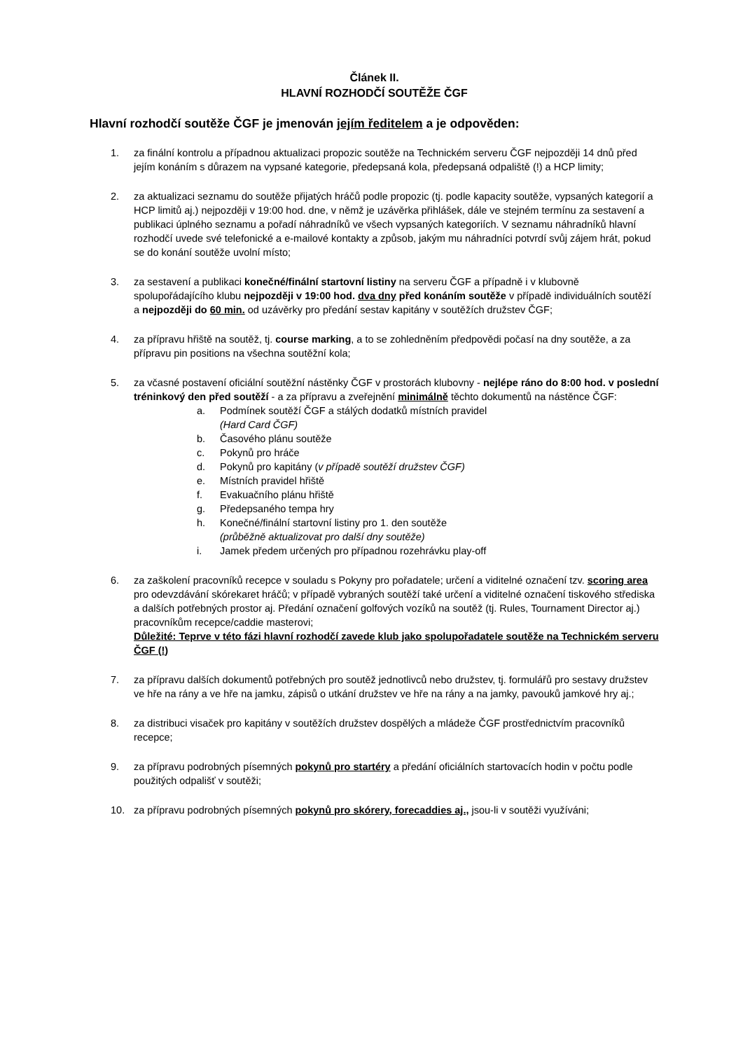Článek II.
HLAVNÍ ROZHODČÍ SOUTĚŽE ČGF
Hlavní rozhodčí soutěže ČGF je jmenován jejím ředitelem a je odpověden:
1. za finální kontrolu a případnou aktualizaci propozic soutěže na Technickém serveru ČGF nejpozději 14 dnů před jejím konáním s důrazem na vypsané kategorie, předepsaná kola, předepsaná odpaliště (!) a HCP limity;
2. za aktualizaci seznamu do soutěže přijatých hráčů podle propozic (tj. podle kapacity soutěže, vypsaných kategorií a HCP limitů aj.) nejpozději v 19:00 hod. dne, v němž je uzávěrka přihlášek, dále ve stejném termínu za sestavení a publikaci úplného seznamu a pořadí náhradníků ve všech vypsaných kategoriích. V seznamu náhradníků hlavní rozhodčí uvede své telefonické a e-mailové kontakty a způsob, jakým mu náhradníci potvrdí svůj zájem hrát, pokud se do konání soutěže uvolní místo;
3. za sestavení a publikaci konečné/finální startovní listiny na serveru ČGF a případně i v klubovně spolupořádajícího klubu nejpozději v 19:00 hod. dva dny před konáním soutěže v případě individuálních soutěží a nejpozději do 60 min. od uzávěrky pro předání sestav kapitány v soutěžích družstev ČGF;
4. za přípravu hřiště na soutěž, tj. course marking, a to se zohledněním předpovědi počasí na dny soutěže, a za přípravu pin positions na všechna soutěžní kola;
5. za včasné postavení oficiální soutěžní nástěnky ČGF v prostorách klubovny - nejlépe ráno do 8:00 hod. v poslední tréninkový den před soutěží - a za přípravu a zveřejnění minimálně těchto dokumentů na nástěnce ČGF:
a. Podmínek soutěží ČGF a stálých dodatků místních pravidel
(Hard Card ČGF)
b. Časového plánu soutěže
c. Pokynů pro hráče
d. Pokynů pro kapitány (v případě soutěží družstev ČGF)
e. Místních pravidel hřiště
f. Evakuačního plánu hřiště
g. Předepsaného tempa hry
h. Konečné/finální startovní listiny pro 1. den soutěže
(průběžně aktualizovat pro další dny soutěže)
i. Jamek předem určených pro případnou rozehrávku play-off
6. za zaškolení pracovníků recepce v souladu s Pokyny pro pořadatele; určení a viditelné označení tzv. scoring area pro odevzdávání skórekaret hráčů; v případě vybraných soutěží také určení a viditelné označení tiskového střediska a dalších potřebných prostor aj. Předání označení golfových vozíků na soutěž (tj. Rules, Tournament Director aj.) pracovníkům recepce/caddie masterovi;
Důležité: Teprve v této fázi hlavní rozhodčí zavede klub jako spolupořadatele soutěže na Technickém serveru ČGF (!)
7. za přípravu dalších dokumentů potřebných pro soutěž jednotlivců nebo družstev, tj. formulářů pro sestavy družstev ve hře na rány a ve hře na jamku, zápisů o utkání družstev ve hře na rány a na jamky, pavouků jamkové hry aj.;
8. za distribuci visaček pro kapitány v soutěžích družstev dospělých a mládeže ČGF prostřednictvím pracovníků recepce;
9. za přípravu podrobných písemných pokynů pro startéry a předání oficiálních startovacích hodin v počtu podle použitých odpališť v soutěži;
10. za přípravu podrobných písemných pokynů pro skórery, forecaddies aj., jsou-li v soutěži využíváni;